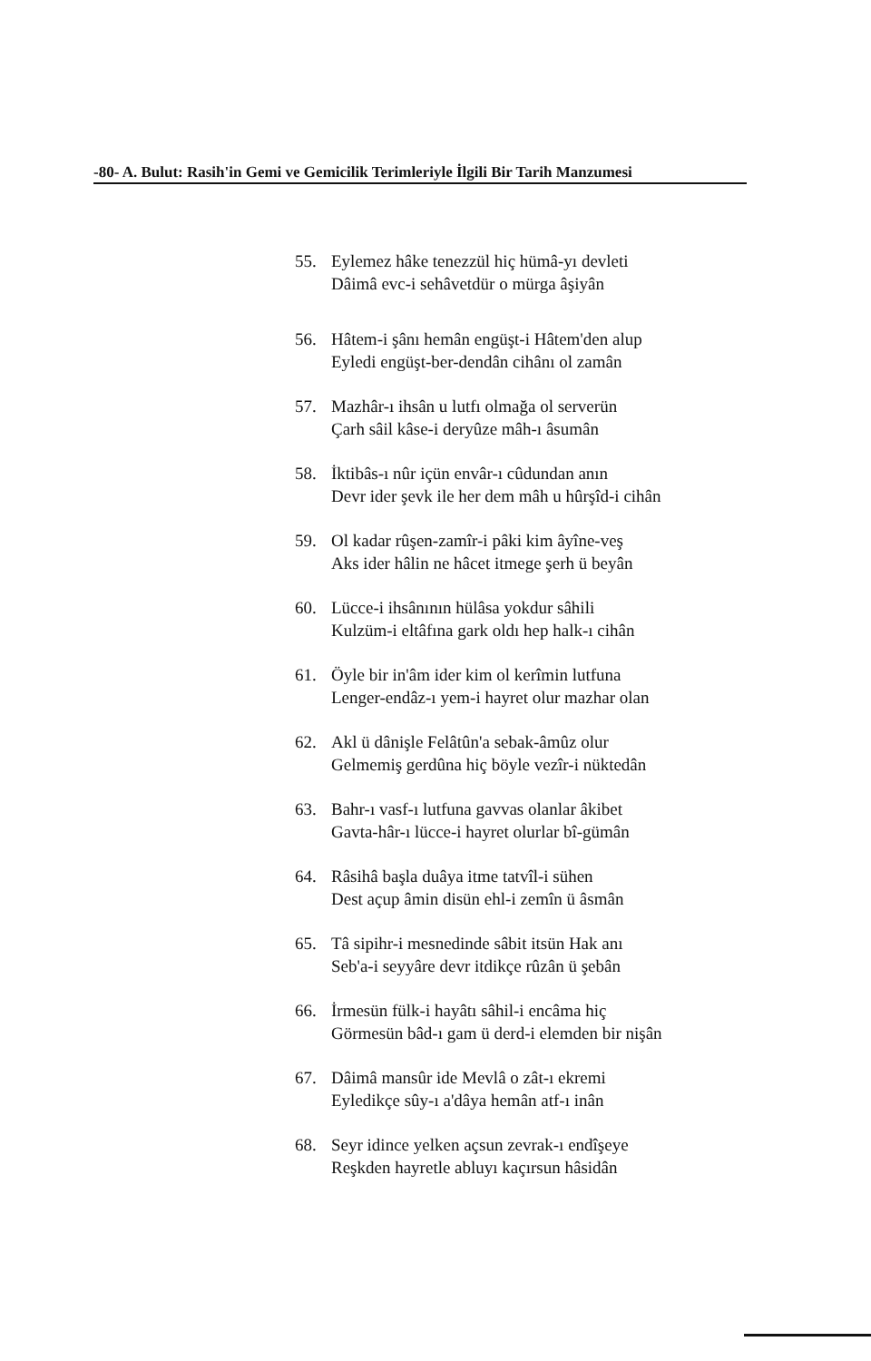-80- A. Bulut: Rasih'in Gemi ve Gemicilik Terimleriyle İlgili Bir Tarih Manzumesi
55. Eylemez hâke tenezzül hiç hümâ-yı devleti
Dâimâ evc-i sehâvetdür o mürga âşiyân
56. Hâtem-i şânı hemân engüşt-i Hâtem'den alup
Eyledi engüşt-ber-dendân cihânı ol zamân
57. Mazhâr-ı ihsân u lutfı olmağa ol serverün
Çarh sâil kâse-i deryûze mâh-ı âsumân
58. İktibâs-ı nûr içün envâr-ı cûdundan anın
Devr ider şevk ile her dem mâh u hûrşîd-i cihân
59. Ol kadar rûşen-zamîr-i pâki kim âyîne-veş
Aks ider hâlin ne hâcet itmege şerh ü beyân
60. Lücce-i ihsânının hülâsa yokdur sâhili
Kulzüm-i eltâfına gark oldı hep halk-ı cihân
61. Öyle bir in'âm ider kim ol kerîmin lutfuna
Lenger-endâz-ı yem-i hayret olur mazhar olan
62. Akl ü dânişle Felâtûn'a sebak-âmûz olur
Gelmemiş gerdûna hiç böyle vezîr-i nüktedân
63. Bahr-ı vasf-ı lutfuna gavvas olanlar âkibet
Gavta-hâr-ı lücce-i hayret olurlar bî-gümân
64. Râsihâ başla duâya itme tatvîl-i sühen
Dest açup âmin disün ehl-i zemîn ü âsmân
65. Tâ sipihr-i mesnedinde sâbit itsün Hak anı
Seb'a-i seyyâre devr itdikçe rûzân ü şebân
66. İrmesün fülk-i hayâtı sâhil-i encâma hiç
Görmesün bâd-ı gam ü derd-i elemden bir nişân
67. Dâimâ mansûr ide Mevlâ o zât-ı ekremi
Eyledikçe sûy-ı a'dâya hemân atf-ı inân
68. Seyr idince yelken açsun zevrak-ı endîşeye
Reşkden hayretle abluyı kaçırsun hâsidân